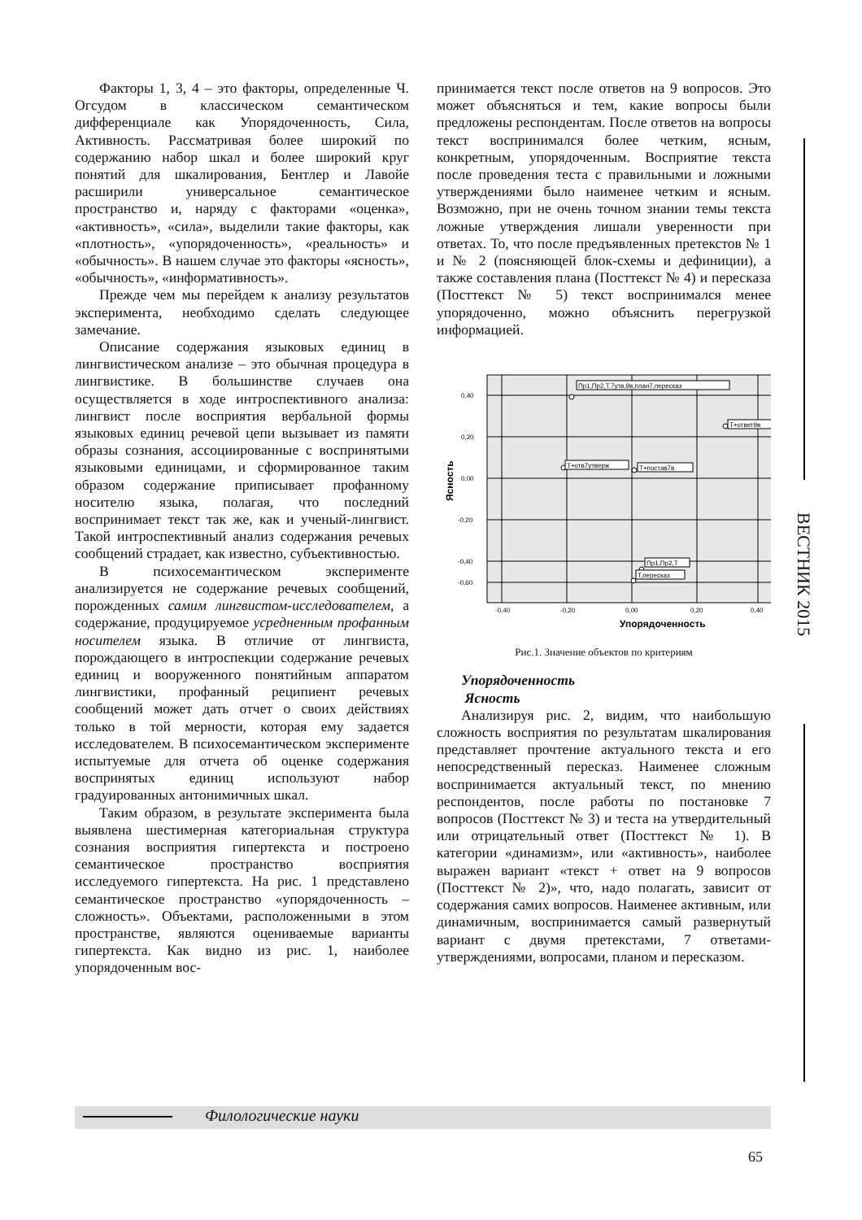Факторы 1, 3, 4 – это факторы, определенные Ч. Огсудом в классическом семантическом дифференциале как Упорядоченность, Сила, Активность. Рассматривая более широкий по содержанию набор шкал и более широкий круг понятий для шкалирования, Бентлер и Лавойе расширили универсальное семантическое пространство и, наряду с факторами «оценка», «активность», «сила», выделили такие факторы, как «плотность», «упорядоченность», «реальность» и «обычность». В нашем случае это факторы «ясность», «обычность», «информативность».
Прежде чем мы перейдем к анализу результатов эксперимента, необходимо сделать следующее замечание.
Описание содержания языковых единиц в лингвистическом анализе – это обычная процедура в лингвистике. В большинстве случаев она осуществляется в ходе интроспективного анализа: лингвист после восприятия вербальной формы языковых единиц речевой цепи вызывает из памяти образы сознания, ассоциированные с воспринятыми языковыми единицами, и сформированное таким образом содержание приписывает профанному носителю языка, полагая, что последний воспринимает текст так же, как и ученый-лингвист. Такой интроспективный анализ содержания речевых сообщений страдает, как известно, субъективностью.
В психосемантическом эксперименте анализируется не содержание речевых сообщений, порожденных самим лингвистом-исследователем, а содержание, продуцируемое усредненным профанным носителем языка. В отличие от лингвиста, порождающего в интроспекции содержание речевых единиц и вооруженного понятийным аппаратом лингвистики, профанный реципиент речевых сообщений может дать отчет о своих действиях только в той мерности, которая ему задается исследователем. В психосемантическом эксперименте испытуемые для отчета об оценке содержания воспринятых единиц используют набор градуированных антонимичных шкал.
Таким образом, в результате эксперимента была выявлена шестимерная категориальная структура сознания восприятия гипертекста и построено семантическое пространство восприятия исследуемого гипертекста. На рис. 1 представлено семантическое пространство «упорядоченность – сложность». Объектами, расположенными в этом пространстве, являются оцениваемые варианты гипертекста. Как видно из рис. 1, наиболее упорядоченным вос-
принимается текст после ответов на 9 вопросов. Это может объясняться и тем, какие вопросы были предложены респондентам. После ответов на вопросы текст воспринимался более четким, ясным, конкретным, упорядоченным. Восприятие текста после проведения теста с правильными и ложными утверждениями было наименее четким и ясным. Возможно, при не очень точном знании темы текста ложные утверждения лишали уверенности при ответах. То, что после предъявленных претекстов № 1 и № 2 (поясняющей блок-схемы и дефиниции), а также составления плана (Посттекст № 4) и пересказа (Посттекст № 5) текст воспринимался менее упорядоченно, можно объяснить перегрузкой информацией.
0,40
0,20
0,00
-0,20
-0,40
-0,60
-0,40
-0,20
0,00
0,20
0,40
Упорядоченность
Ясность
Пр1,Пр2,Т.7утв,9в,план7,пересказ
Т+ответ9в
Т+отв7утверж
Т+постав7в
Пр1,Пр2,Т
Т,пересказ
Рис.1. Значение объектов по критериям
Упорядоченность
Ясность
Анализируя рис. 2, видим, что наибольшую сложность восприятия по результатам шкалирования представляет прочтение актуального текста и его непосредственный пересказ. Наименее сложным воспринимается актуальный текст, по мнению респондентов, после работы по постановке 7 вопросов (Посттекст № 3) и теста на утвердительный или отрицательный ответ (Посттекст № 1). В категории «динамизм», или «активность», наиболее выражен вариант «текст + ответ на 9 вопросов (Посттекст № 2)», что, надо полагать, зависит от содержания самих вопросов. Наименее активным, или динамичным, воспринимается самый развернутый вариант с двумя претекстами, 7 ответами-утверждениями, вопросами, планом и пересказом.
ВЕСТНИК 2015
Филологические науки
65